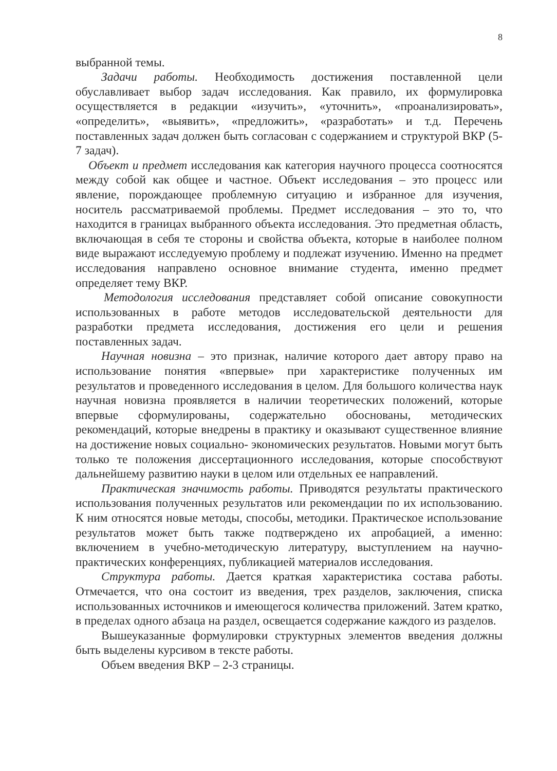8
выбранной темы.
Задачи работы. Необходимость достижения поставленной цели обуславливает выбор задач исследования. Как правило, их формулировка осуществляется в редакции «изучить», «уточнить», «проанализировать», «определить», «выявить», «предложить», «разработать» и т.д. Перечень поставленных задач должен быть согласован с содержанием и структурой ВКР (5-7 задач).
Объект и предмет исследования как категория научного процесса соотносятся между собой как общее и частное. Объект исследования – это процесс или явление, порождающее проблемную ситуацию и избранное для изучения, носитель рассматриваемой проблемы. Предмет исследования – это то, что находится в границах выбранного объекта исследования. Это предметная область, включающая в себя те стороны и свойства объекта, которые в наиболее полном виде выражают исследуемую проблему и подлежат изучению. Именно на предмет исследования направлено основное внимание студента, именно предмет определяет тему ВКР.
Методология исследования представляет собой описание совокупности использованных в работе методов исследовательской деятельности для разработки предмета исследования, достижения его цели и решения поставленных задач.
Научная новизна – это признак, наличие которого дает автору право на использование понятия «впервые» при характеристике полученных им результатов и проведенного исследования в целом. Для большого количества наук научная новизна проявляется в наличии теоретических положений, которые впервые сформулированы, содержательно обоснованы, методических рекомендаций, которые внедрены в практику и оказывают существенное влияние на достижение новых социально- экономических результатов. Новыми могут быть только те положения диссертационного исследования, которые способствуют дальнейшему развитию науки в целом или отдельных ее направлений.
Практическая значимость работы. Приводятся результаты практического использования полученных результатов или рекомендации по их использованию. К ним относятся новые методы, способы, методики. Практическое использование результатов может быть также подтверждено их апробацией, а именно: включением в учебно-методическую литературу, выступлением на научно-практических конференциях, публикацией материалов исследования.
Структура работы. Дается краткая характеристика состава работы. Отмечается, что она состоит из введения, трех разделов, заключения, списка использованных источников и имеющегося количества приложений. Затем кратко, в пределах одного абзаца на раздел, освещается содержание каждого из разделов.
Вышеуказанные формулировки структурных элементов введения должны быть выделены курсивом в тексте работы.
Объем введения ВКР – 2-3 страницы.